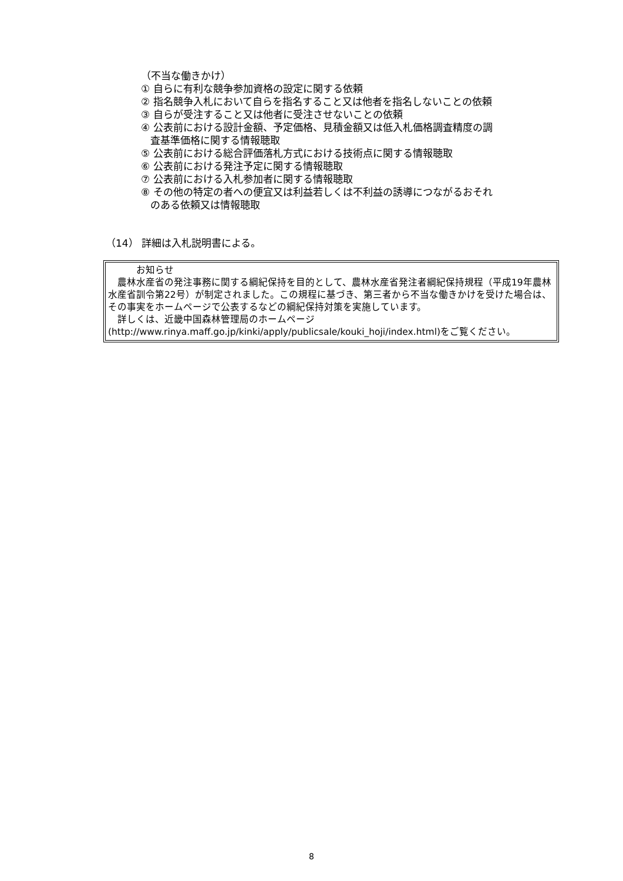（不当な働きかけ）
① 自らに有利な競争参加資格の設定に関する依頼
② 指名競争入札において自らを指名すること又は他者を指名しないことの依頼
③ 自らが受注すること又は他者に受注させないことの依頼
④ 公表前における設計金額、予定価格、見積金額又は低入札価格調査精度の調
査基準価格に関する情報聴取
⑤ 公表前における総合評価落札方式における技術点に関する情報聴取
⑥ 公表前における発注予定に関する情報聴取
⑦ 公表前における入札参加者に関する情報聴取
⑧ その他の特定の者への便宜又は利益若しくは不利益の誘導につながるおそれ
のある依頼又は情報聴取
（14） 詳細は入札説明書による。
お知らせ
　農林水産省の発注事務に関する綱紀保持を目的として、農林水産省発注者綱紀保持規程（平成19年農林水産省訓令第22号）が制定されました。この規程に基づき、第三者から不当な働きかけを受けた場合は、その事実をホームページで公表するなどの綱紀保持対策を実施しています。
　詳しくは、近畿中国森林管理局のホームページ
(http://www.rinya.maff.go.jp/kinki/apply/publicsale/kouki_hoji/index.html)をご覧ください。
8